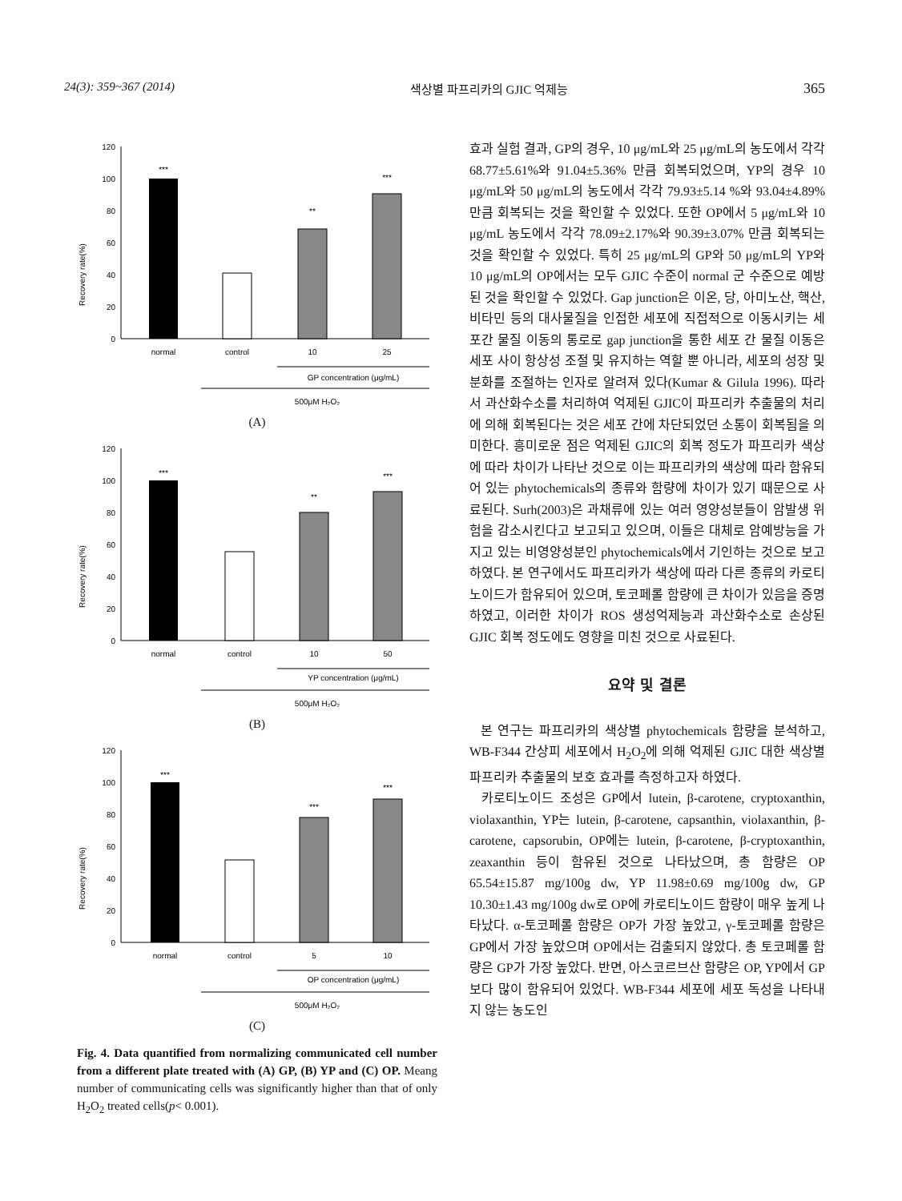24(3): 359~367 (2014) 색상별 파프리카의 GJIC 억제능 365
Recovery rate(%)
120
100
80
60
40
20
0
***
**
***
normal
control
10
25
GP concentration (μg/mL)
500μM H₂O₂
(A)
Recovery rate(%)
120
100
80
60
40
20
0
***
**
***
normal
control
10
50
YP concentration (μg/mL)
500μM H₂O₂
(B)
Recovery rate(%)
120
100
80
60
40
20
0
***
***
***
normal
control
5
10
OP concentration (μg/mL)
500μM H₂O₂
(C)
Fig. 4. Data quantified from normalizing communicated cell number from a different plate treated with (A) GP, (B) YP and (C) OP. Meang number of communicating cells was significantly higher than that of only H<sub>2</sub>O<sub>2</sub> treated cells(p< 0.001).
효과 실험 결과, GP의 경우, 10 μg/mL와 25 μg/mL의 농도에서 각각 68.77±5.61%와 91.04±5.36% 만큼 회복되었으며, YP의 경우 10 μg/mL와 50 μg/mL의 농도에서 각각 79.93±5.14 %와 93.04±4.89% 만큼 회복되는 것을 확인할 수 있었다. 또한 OP에서 5 μg/mL와 10 μg/mL 농도에서 각각 78.09±2.17%와 90.39±3.07% 만큼 회복되는 것을 확인할 수 있었다. 특히 25 μg/mL의 GP와 50 μg/mL의 YP와 10 μg/mL의 OP에서는 모두 GJIC 수준이 normal 군 수준으로 예방된 것을 확인할 수 있었다. Gap junction은 이온, 당, 아미노산, 핵산, 비타민 등의 대사물질을 인접한 세포에 직접적으로 이동시키는 세포간 물질 이동의 통로로 gap junction을 통한 세포 간 물질 이동은 세포 사이 항상성 조절 및 유지하는 역할 뿐 아니라, 세포의 성장 및 분화를 조절하는 인자로 알려져 있다(Kumar & Gilula 1996). 따라서 과산화수소를 처리하여 억제된 GJIC이 파프리카 추출물의 처리에 의해 회복된다는 것은 세포 간에 차단되었던 소통이 회복됨을 의미한다. 흥미로운 점은 억제된 GJIC의 회복 정도가 파프리카 색상에 따라 차이가 나타난 것으로 이는 파프리카의 색상에 따라 함유되어 있는 phytochemicals의 종류와 함량에 차이가 있기 때문으로 사료된다. Surh(2003)은 과채류에 있는 여러 영양성분들이 암발생 위험을 감소시킨다고 보고되고 있으며, 이들은 대체로 암예방능을 가지고 있는 비영양성분인 phytochemicals에서 기인하는 것으로 보고하였다. 본 연구에서도 파프리카가 색상에 따라 다른 종류의 카로티노이드가 함유되어 있으며, 토코페롤 함량에 큰 차이가 있음을 증명하였고, 이러한 차이가 ROS 생성억제능과 과산화수소로 손상된 GJIC 회복 정도에도 영향을 미친 것으로 사료된다.
요약 및 결론
본 연구는 파프리카의 색상별 phytochemicals 함량을 분석하고, WB-F344 간상피 세포에서 H<sub>2</sub>O<sub>2</sub>에 의해 억제된 GJIC 대한 색상별 파프리카 추출물의 보호 효과를 측정하고자 하였다.
카로티노이드 조성은 GP에서 lutein, β-carotene, cryptoxanthin, violaxanthin, YP는 lutein, β-carotene, capsanthin, violaxanthin, β-carotene, capsorubin, OP에는 lutein, β-carotene, β-cryptoxanthin, zeaxanthin 등이 함유된 것으로 나타났으며, 총 함량은 OP 65.54±15.87 mg/100g dw, YP 11.98±0.69 mg/100g dw, GP 10.30±1.43 mg/100g dw로 OP에 카로티노이드 함량이 매우 높게 나타났다. α-토코페롤 함량은 OP가 가장 높았고, γ-토코페롤 함량은 GP에서 가장 높았으며 OP에서는 검출되지 않았다. 총 토코페롤 함량은 GP가 가장 높았다. 반면, 아스코르브산 함량은 OP, YP에서 GP보다 많이 함유되어 있었다. WB-F344 세포에 세포 독성을 나타내지 않는 농도인